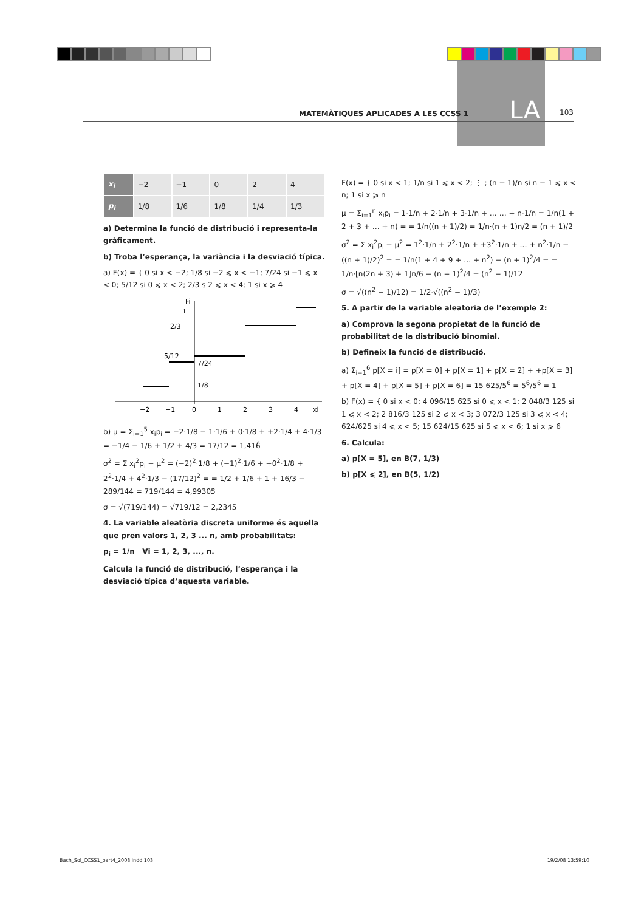LA
MATEMÀTIQUES APLICADES A LES CCSS 1 103
| x<sub>i</sub> | −2 | −1 | 0 | 2 | 4 |
| p<sub>i</sub> | 1/8 | 1/6 | 1/8 | 1/4 | 1/3 |
a) Determina la funció de distribució i representa-la gràficament.
b) Troba l’esperança, la variància i la desviació típica.
a) F(x) = { 0 si x < −2; 1/8 si −2 ⩽ x < −1; 7/24 si −1 ⩽ x < 0; 5/12 si 0 ⩽ x < 2; 2/3 s 2 ⩽ x < 4; 1 si x ⩾ 4
Fi
1
2/3
5/12
7/24
1/8
−2
−1
0
1
2
3
4
xi
b) μ = Σ<sub>i=1</sub><sup>5</sup> x<sub>i</sub>p<sub>i</sub> = −2·1/8 − 1·1/6 + 0·1/8 + +2·1/4 + 4·1/3 = −1/4 − 1/6 + 1/2 + 4/3 = 17/12 = 1,416̂
σ<sup>2</sup> = Σ x<sub>i</sub><sup>2</sup>p<sub>i</sub> − μ<sup>2</sup> = (−2)<sup>2</sup>·1/8 + (−1)<sup>2</sup>·1/6 + +0<sup>2</sup>·1/8 + 2<sup>2</sup>·1/4 + 4<sup>2</sup>·1/3 − (17/12)<sup>2</sup> = = 1/2 + 1/6 + 1 + 16/3 − 289/144 = 719/144 = 4,99305̂
σ = √(719/144) = √719/12 = 2,2345
4. La variable aleatòria discreta uniforme és aquella que pren valors 1, 2, 3 ... n, amb probabilitats:
p<sub>i</sub> = 1/n ∀i = 1, 2, 3, ..., n.
Calcula la funció de distribució, l’esperança i la desviació típica d’aquesta variable.
F(x) = { 0 si x < 1; 1/n si 1 ⩽ x < 2; ⋮ ; (n − 1)/n si n − 1 ⩽ x < n; 1 si x ⩾ n
μ = Σ<sub>i=1</sub><sup>n</sup> x<sub>i</sub>p<sub>i</sub> = 1·1/n + 2·1/n + 3·1/n + … … + n·1/n = 1/n(1 + 2 + 3 + … + n) = = 1/n((n + 1)/2) = 1/n·(n + 1)n/2 = (n + 1)/2
σ<sup>2</sup> = Σ x<sub>i</sub><sup>2</sup>p<sub>i</sub> − μ<sup>2</sup> = 1<sup>2</sup>·1/n + 2<sup>2</sup>·1/n + +3<sup>2</sup>·1/n + … + n<sup>2</sup>·1/n − ((n + 1)/2)<sup>2</sup> = = 1/n(1 + 4 + 9 + … + n<sup>2</sup>) − (n + 1)<sup>2</sup>/4 = = 1/n·[n(2n + 3) + 1]n/6 − (n + 1)<sup>2</sup>/4 = (n<sup>2</sup> − 1)/12
σ = √((n<sup>2</sup> − 1)/12) = 1/2·√((n<sup>2</sup> − 1)/3)
5. A partir de la variable aleatoria de l’exemple 2:
a) Comprova la segona propietat de la funció de probabilitat de la distribució binomial.
b) Defineix la funció de distribució.
a) Σ<sub>i=1</sub><sup>6</sup> p[X = i] = p[X = 0] + p[X = 1] + p[X = 2] + +p[X = 3] + p[X = 4] + p[X = 5] + p[X = 6] = 15 625/5<sup>6</sup> = 5<sup>6</sup>/5<sup>6</sup> = 1
b) F(x) = { 0 si x < 0; 4 096/15 625 si 0 ⩽ x < 1; 2 048/3 125 si 1 ⩽ x < 2; 2 816/3 125 si 2 ⩽ x < 3; 3 072/3 125 si 3 ⩽ x < 4; 624/625 si 4 ⩽ x < 5; 15 624/15 625 si 5 ⩽ x < 6; 1 si x ⩾ 6
6. Calcula:
a) p[X = 5], en B(7, 1/3)
b) p[X ⩽ 2], en B(5, 1/2)
Bach_Sol_CCSS1_part4_2008.indd 103 19/2/08 13:59:10